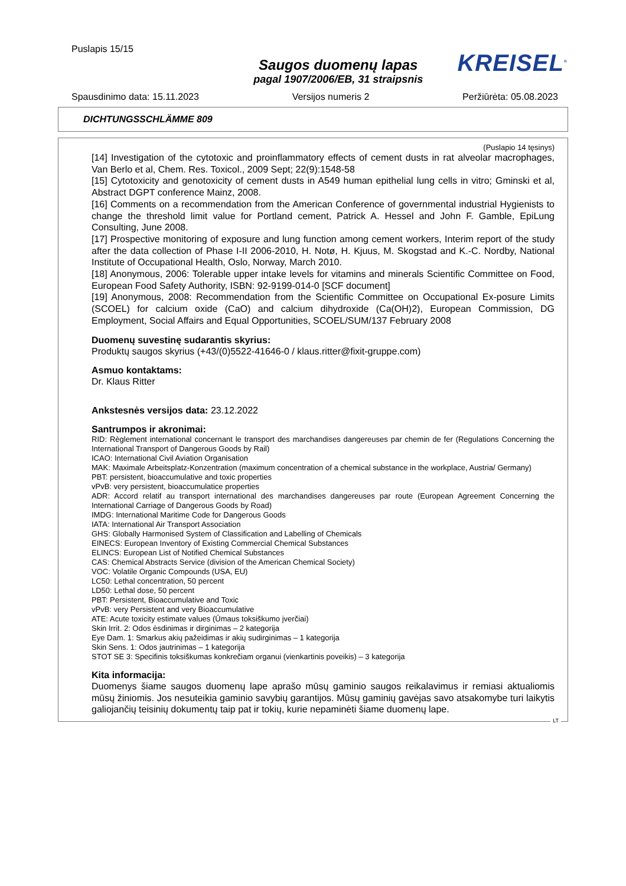Puslapis 15/15
Saugos duomenų lapas
pagal 1907/2006/EB, 31 straipsnis
KREISEL<sup>®</sup>
Spausdinimo data: 15.11.2023 Versijos numeris 2 Peržiūrėta: 05.08.2023
DICHTUNGSSCHLÄMME 809
(Puslapio 14 tęsinys)
[14] Investigation of the cytotoxic and proinflammatory effects of cement dusts in rat alveolar macrophages, Van Berlo et al, Chem. Res. Toxicol., 2009 Sept; 22(9):1548-58
[15] Cytotoxicity and genotoxicity of cement dusts in A549 human epithelial lung cells in vitro; Gminski et al, Abstract DGPT conference Mainz, 2008.
[16] Comments on a recommendation from the American Conference of governmental industrial Hygienists to change the threshold limit value for Portland cement, Patrick A. Hessel and John F. Gamble, EpiLung Consulting, June 2008.
[17] Prospective monitoring of exposure and lung function among cement workers, Interim report of the study after the data collection of Phase I-II 2006-2010, H. Notø, H. Kjuus, M. Skogstad and K.-C. Nordby, National Institute of Occupational Health, Oslo, Norway, March 2010.
[18] Anonymous, 2006: Tolerable upper intake levels for vitamins and minerals Scientific Committee on Food, European Food Safety Authority, ISBN: 92-9199-014-0 [SCF document]
[19] Anonymous, 2008: Recommendation from the Scientific Committee on Occupational Ex-posure Limits (SCOEL) for calcium oxide (CaO) and calcium dihydroxide (Ca(OH)2), European Commission, DG Employment, Social Affairs and Equal Opportunities, SCOEL/SUM/137 February 2008
Duomenų suvestinę sudarantis skyrius:
Produktų saugos skyrius (+43/(0)5522-41646-0 / klaus.ritter@fixit-gruppe.com)
Asmuo kontaktams:
Dr. Klaus Ritter
Ankstesnės versijos data: 23.12.2022
Santrumpos ir akronimai:
RID: Règlement international concernant le transport des marchandises dangereuses par chemin de fer (Regulations Concerning the International Transport of Dangerous Goods by Rail)
ICAO: International Civil Aviation Organisation
MAK: Maximale Arbeitsplatz-Konzentration (maximum concentration of a chemical substance in the workplace, Austria/ Germany)
PBT: persistent, bioaccumulative and toxic properties
vPvB: very persistent, bioaccumulatice properties
ADR: Accord relatif au transport international des marchandises dangereuses par route (European Agreement Concerning the International Carriage of Dangerous Goods by Road)
IMDG: International Maritime Code for Dangerous Goods
IATA: International Air Transport Association
GHS: Globally Harmonised System of Classification and Labelling of Chemicals
EINECS: European Inventory of Existing Commercial Chemical Substances
ELINCS: European List of Notified Chemical Substances
CAS: Chemical Abstracts Service (division of the American Chemical Society)
VOC: Volatile Organic Compounds (USA, EU)
LC50: Lethal concentration, 50 percent
LD50: Lethal dose, 50 percent
PBT: Persistent, Bioaccumulative and Toxic
vPvB: very Persistent and very Bioaccumulative
ATE: Acute toxicity estimate values (Ūmaus toksiškumo įverčiai)
Skin Irrit. 2: Odos ėsdinimas ir dirginimas – 2 kategorija
Eye Dam. 1: Smarkus akių pažeidimas ir akių sudirginimas – 1 kategorija
Skin Sens. 1: Odos jautrinimas – 1 kategorija
STOT SE 3: Specifinis toksiškumas konkrečiam organui (vienkartinis poveikis) – 3 kategorija
Kita informacija:
Duomenys šiame saugos duomenų lape aprašo mūsų gaminio saugos reikalavimus ir remiasi aktualiomis mūsų žiniomis. Jos nesuteikia gaminio savybių garantijos. Mūsų gaminių gavėjas savo atsakomybe turi laikytis galiojančių teisinių dokumentų taip pat ir tokių, kurie nepaminėti šiame duomenų lape.
LT